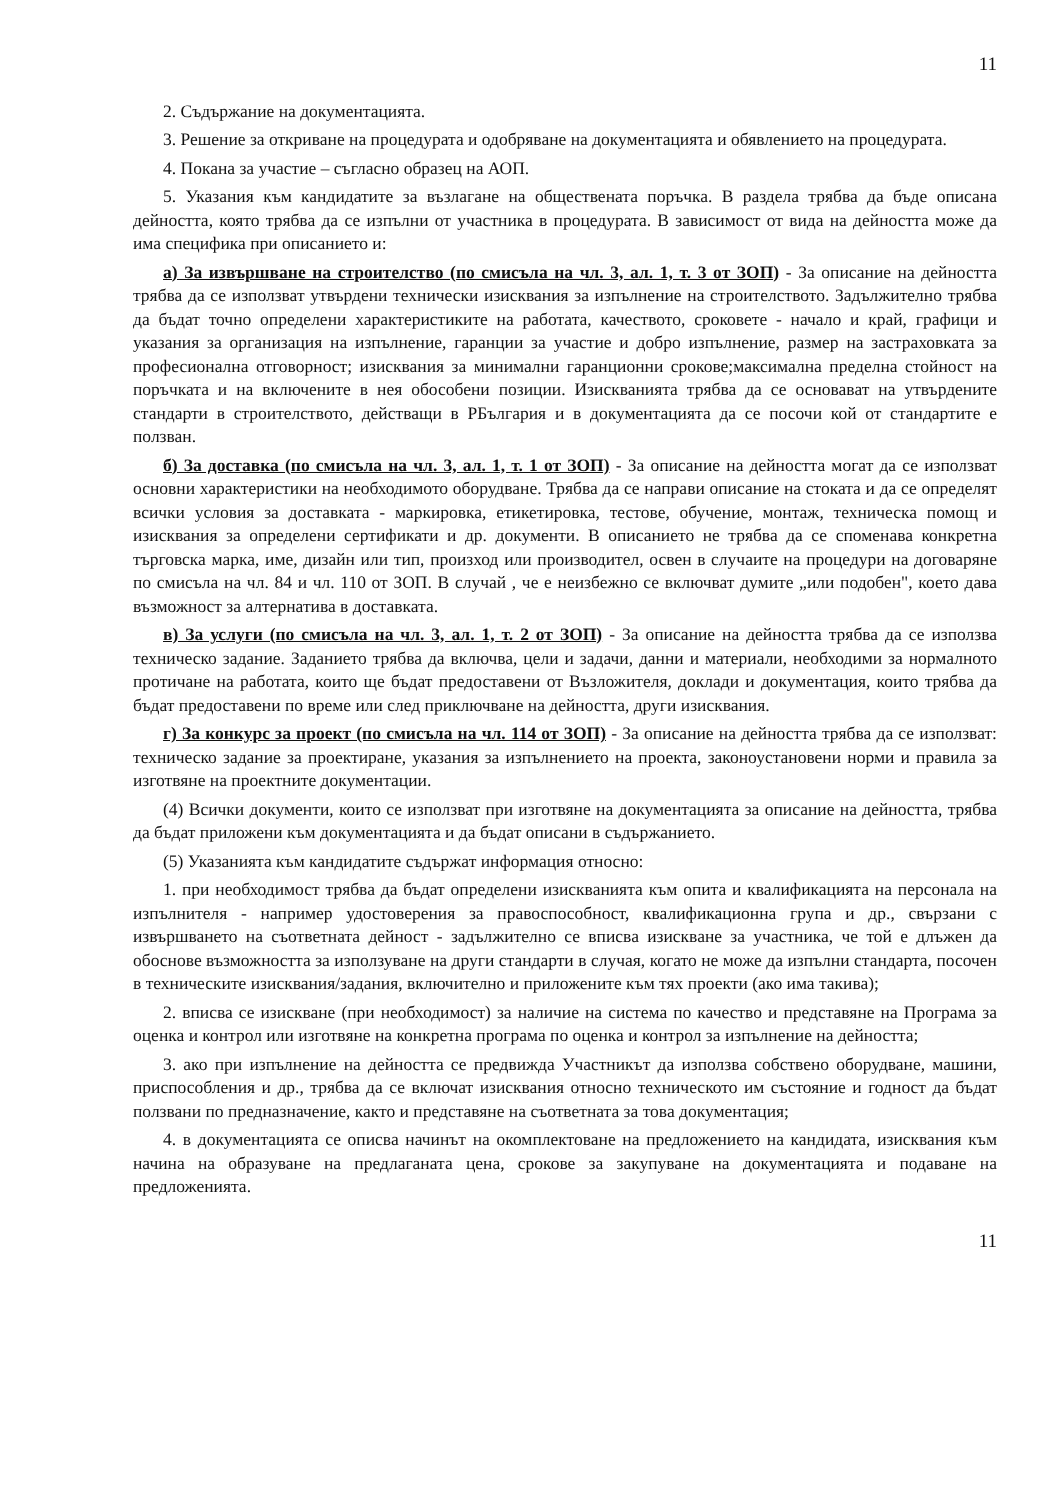11
2. Съдържание на документацията.
3. Решение за откриване на процедурата и одобряване на документацията и обявлението на процедурата.
4. Покана за участие – съгласно образец на АОП.
5. Указания към кандидатите за възлагане на обществената поръчка. В раздела трябва да бъде описана дейността, която трябва да се изпълни от участника в процедурата. В зависимост от вида на дейността може да има специфика при описанието и:
а) За извършване на строителство (по смисъла на чл. 3, ал. 1, т. 3 от ЗОП) - За описание на дейността трябва да се използват утвърдени технически изисквания за изпълнение на строителството. Задължително трябва да бъдат точно определени характеристиките на работата, качеството, сроковете - начало и край, графици и указания за организация на изпълнение, гаранции за участие и добро изпълнение, размер на застраховката за професионална отговорност; изисквания за минимални гаранционни срокове;максимална пределна стойност на поръчката и на включените в нея обособени позиции. Изискванията трябва да се основават на утвърдените стандарти в строителството, действащи в РБългария и в документацията да се посочи кой от стандартите е ползван.
б) За доставка (по смисъла на чл. 3, ал. 1, т. 1 от ЗОП) - За описание на дейността могат да се използват основни характеристики на необходимото оборудване. Трябва да се направи описание на стоката и да се определят всички условия за доставката - маркировка, етикетировка, тестове, обучение, монтаж, техническа помощ и изисквания за определени сертификати и др. документи. В описанието не трябва да се споменава конкретна търговска марка, име, дизайн или тип, произход или производител, освен в случаите на процедури на договаряне по смисъла на чл. 84 и чл. 110 от ЗОП. В случай , че е неизбежно се включват думите „или подобен", което дава възможност за алтернатива в доставката.
в) За услуги (по смисъла на чл. 3, ал. 1, т. 2 от ЗОП) - За описание на дейността трябва да се използва техническо задание. Заданието трябва да включва, цели и задачи, данни и материали, необходими за нормалното протичане на работата, които ще бъдат предоставени от Възложителя, доклади и документация, които трябва да бъдат предоставени по време или след приключване на дейността, други изисквания.
г) За конкурс за проект (по смисъла на чл. 114 от ЗОП) - За описание на дейността трябва да се използват: техническо задание за проектиране, указания за изпълнението на проекта, законоустановени норми и правила за изготвяне на проектните документации.
(4) Всички документи, които се използват при изготвяне на документацията за описание на дейността, трябва да бъдат приложени към документацията и да бъдат описани в съдържанието.
(5) Указанията към кандидатите съдържат информация относно:
1. при необходимост трябва да бъдат определени изискванията към опита и квалификацията на персонала на изпълнителя - например удостоверения за правоспособност, квалификационна група и др., свързани с извършването на съответната дейност - задължително се вписва изискване за участника, че той е длъжен да обоснове възможността за използуване на други стандарти в случая, когато не може да изпълни стандарта, посочен в техническите изисквания/задания, включително и приложените към тях проекти (ако има такива);
2. вписва се изискване (при необходимост) за наличие на система по качество и представяне на Програма за оценка и контрол или изготвяне на конкретна програма по оценка и контрол за изпълнение на дейността;
3. ако при изпълнение на дейността се предвижда Участникът да използва собствено оборудване, машини, приспособления и др., трябва да се включат изисквания относно техническото им състояние и годност да бъдат ползвани по предназначение, както и представяне на съответната за това документация;
4. в документацията се описва начинът на окомплектоване на предложението на кандидата, изисквания към начина на образуване на предлаганата цена, срокове за закупуване на документацията и подаване на предложенията.
11